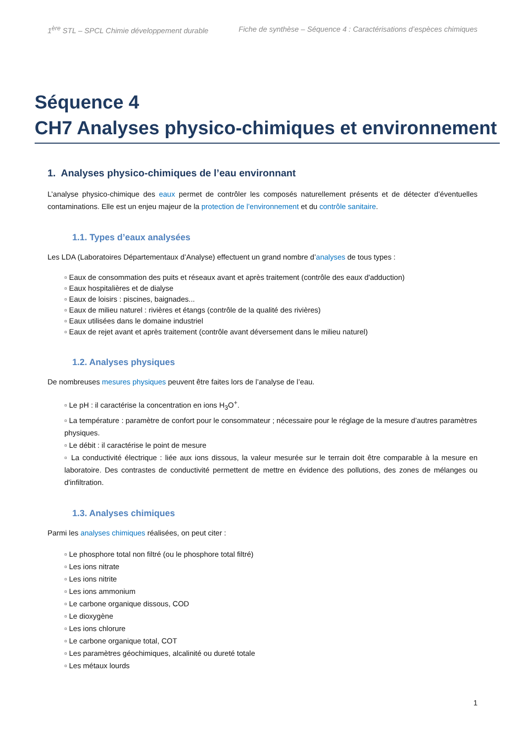1<sup>ère</sup> STL – SPCL Chimie développement durable Fiche de synthèse – Séquence 4 : Caractérisations d’espèces chimiques
Séquence 4
CH7 Analyses physico-chimiques et environnement
1. Analyses physico-chimiques de l’eau environnant
L’analyse physico-chimique des eaux permet de contrôler les composés naturellement présents et de détecter d’éventuelles contaminations. Elle est un enjeu majeur de la protection de l’environnement et du contrôle sanitaire.
1.1. Types d’eaux analysées
Les LDA (Laboratoires Départementaux d’Analyse) effectuent un grand nombre d’analyses de tous types :
▫ Eaux de consommation des puits et réseaux avant et après traitement (contrôle des eaux d'adduction)
▫ Eaux hospitalières et de dialyse
▫ Eaux de loisirs : piscines, baignades...
▫ Eaux de milieu naturel : rivières et étangs (contrôle de la qualité des rivières)
▫ Eaux utilisées dans le domaine industriel
▫ Eaux de rejet avant et après traitement (contrôle avant déversement dans le milieu naturel)
1.2. Analyses physiques
De nombreuses mesures physiques peuvent être faites lors de l’analyse de l’eau.
▫ Le pH : il caractérise la concentration en ions H<sub>3</sub>O<sup>+</sup>.
▫ La température : paramètre de confort pour le consommateur ; nécessaire pour le réglage de la mesure d’autres paramètres physiques.
▫ Le débit : il caractérise le point de mesure
▫ La conductivité électrique : liée aux ions dissous, la valeur mesurée sur le terrain doit être comparable à la mesure en laboratoire. Des contrastes de conductivité permettent de mettre en évidence des pollutions, des zones de mélanges ou d'infiltration.
1.3. Analyses chimiques
Parmi les analyses chimiques réalisées, on peut citer :
▫ Le phosphore total non filtré (ou le phosphore total filtré)
▫ Les ions nitrate
▫ Les ions nitrite
▫ Les ions ammonium
▫ Le carbone organique dissous, COD
▫ Le dioxygène
▫ Les ions chlorure
▫ Le carbone organique total, COT
▫ Les paramètres géochimiques, alcalinité ou dureté totale
▫ Les métaux lourds
1